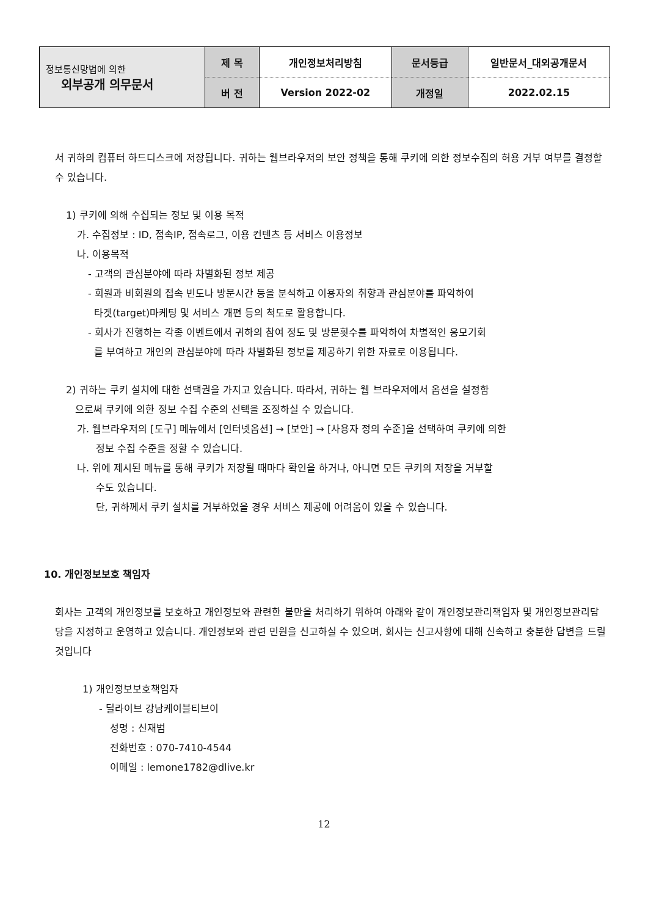| 정보통신망법에 의한 외부공개 의무문서 | 제 목 | 개인정보처리방침 | 문서등급 | 일반문서_대외공개문서 |
| | 버 전 | Version 2022-02 | 개정일 | 2022.02.15 |
서 귀하의 컴퓨터 하드디스크에 저장됩니다. 귀하는 웹브라우저의 보안 정책을 통해 쿠키에 의한 정보수집의 허용 거부 여부를 결정할 수 있습니다.
1) 쿠키에 의해 수집되는 정보 및 이용 목적
가. 수집정보 : ID, 접속IP, 접속로그, 이용 컨텐츠 등 서비스 이용정보
나. 이용목적
- 고객의 관심분야에 따라 차별화된 정보 제공
- 회원과 비회원의 접속 빈도나 방문시간 등을 분석하고 이용자의 취향과 관심분야를 파악하여
타겟(target)마케팅 및 서비스 개편 등의 척도로 활용합니다.
- 회사가 진행하는 각종 이벤트에서 귀하의 참여 정도 및 방문횟수를 파악하여 차별적인 응모기회
를 부여하고 개인의 관심분야에 따라 차별화된 정보를 제공하기 위한 자료로 이용됩니다.
2) 귀하는 쿠키 설치에 대한 선택권을 가지고 있습니다. 따라서, 귀하는 웹 브라우저에서 옵션을 설정함
으로써 쿠키에 의한 정보 수집 수준의 선택을 조정하실 수 있습니다.
가. 웹브라우저의 [도구] 메뉴에서 [인터넷옵션] → [보안] → [사용자 정의 수준]을 선택하여 쿠키에 의한
정보 수집 수준을 정할 수 있습니다.
나. 위에 제시된 메뉴를 통해 쿠키가 저장될 때마다 확인을 하거나, 아니면 모든 쿠키의 저장을 거부할
수도 있습니다.
단, 귀하께서 쿠키 설치를 거부하였을 경우 서비스 제공에 어려움이 있을 수 있습니다.
10. 개인정보보호 책임자
회사는 고객의 개인정보를 보호하고 개인정보와 관련한 불만을 처리하기 위하여 아래와 같이 개인정보관리책임자 및 개인정보관리담당을 지정하고 운영하고 있습니다. 개인정보와 관련 민원을 신고하실 수 있으며, 회사는 신고사항에 대해 신속하고 충분한 답변을 드릴 것입니다
1) 개인정보보호책임자
- 딜라이브 강남케이블티브이
성명 : 신재범
전화번호 : 070-7410-4544
이메일 : lemone1782@dlive.kr
12